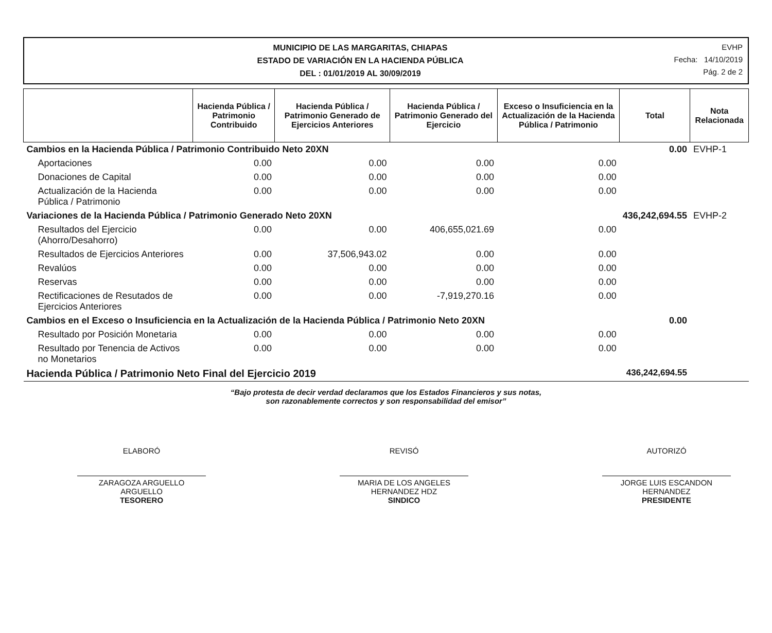MUNICIPIO DE LAS MARGARITAS, CHIAPAS
ESTADO DE VARIACIÓN EN LA HACIENDA PÚBLICA
DEL : 01/01/2019 AL 30/09/2019
EVHP
Fecha: 14/10/2019
Pág. 2 de 2
| | Hacienda Pública / Patrimonio Contribuido | Hacienda Pública / Patrimonio Generado de Ejercicios Anteriores | Hacienda Pública / Patrimonio Generado del Ejercicio | Exceso o Insuficiencia en la Actualización de la Hacienda Pública / Patrimonio | Total | Nota Relacionada |
| --- | --- | --- | --- | --- | --- | --- |
| Cambios en la Hacienda Pública / Patrimonio Contribuido Neto 20XN | | | | | 0.00 | EVHP-1 |
| Aportaciones | 0.00 | 0.00 | 0.00 | 0.00 | | |
| Donaciones de Capital | 0.00 | 0.00 | 0.00 | 0.00 | | |
| Actualización de la Hacienda Pública / Patrimonio | 0.00 | 0.00 | 0.00 | 0.00 | | |
| Variaciones de la Hacienda Pública / Patrimonio Generado Neto 20XN | | | | | 436,242,694.55 | EVHP-2 |
| Resultados del Ejercicio (Ahorro/Desahorro) | 0.00 | 0.00 | 406,655,021.69 | 0.00 | | |
| Resultados de Ejercicios Anteriores | 0.00 | 37,506,943.02 | 0.00 | 0.00 | | |
| Revalúos | 0.00 | 0.00 | 0.00 | 0.00 | | |
| Reservas | 0.00 | 0.00 | 0.00 | 0.00 | | |
| Rectificaciones de Resutados de Ejercicios Anteriores | 0.00 | 0.00 | -7,919,270.16 | 0.00 | | |
| Cambios en el Exceso o Insuficiencia en la Actualización de la Hacienda Pública / Patrimonio Neto 20XN | | | | | 0.00 | |
| Resultado por Posición Monetaria | 0.00 | 0.00 | 0.00 | 0.00 | | |
| Resultado por Tenencia de Activos no Monetarios | 0.00 | 0.00 | 0.00 | 0.00 | | |
| Hacienda Pública / Patrimonio Neto Final del Ejercicio 2019 | | | | | 436,242,694.55 | |
“Bajo protesta de decir verdad declaramos que los Estados Financieros y sus notas,
son razonablemente correctos y son responsabilidad del emisor”
ELABORÓ
ZARAGOZA ARGUELLO
ARGUELLO
TESORERO
REVISÓ
MARIA DE LOS ANGELES
HERNANDEZ HDZ
SINDICO
AUTORIZÓ
JORGE LUIS ESCANDON
HERNANDEZ
PRESIDENTE